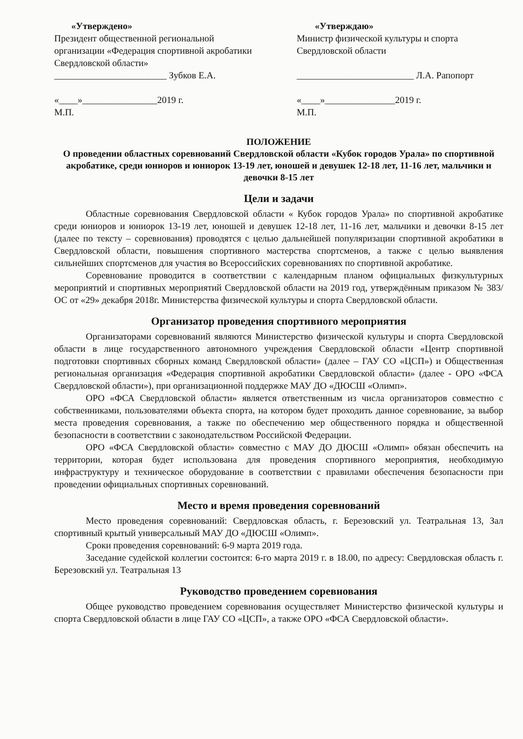«Утверждено»
Президент общественной региональной организации «Федерация спортивной акробатики Свердловской области»
________________________ Зубков Е.А.
«____»________________2019 г.
М.П.
«Утверждаю»
Министр физической культуры и спорта Свердловской области
_________________________ Л.А. Рапопорт
«____»_______________2019 г.
М.П.
ПОЛОЖЕНИЕ
О проведении областных соревнований Свердловской области «Кубок городов Урала» по спортивной акробатике, среди юниоров и юниорок 13-19 лет, юношей и девушек 12-18 лет, 11-16 лет, мальчики и девочки 8-15 лет
Цели и задачи
Областные соревнования Свердловской области « Кубок городов Урала» по спортивной акробатике среди юниоров и юниорок 13-19 лет, юношей и девушек 12-18 лет, 11-16 лет, мальчики и девочки 8-15 лет (далее по тексту – соревнования) проводятся с целью дальнейшей популяризации спортивной акробатики в Свердловской области, повышения спортивного мастерства спортсменов, а также с целью выявления сильнейших спортсменов для участия во Всероссийских соревнованиях по спортивной акробатике.
Соревнование проводится в соответствии с календарным планом официальных физкультурных мероприятий и спортивных мероприятий Свердловской области на 2019 год, утверждённым приказом № 383/ОС от «29» декабря 2018г. Министерства физической культуры и спорта Свердловской области.
Организатор проведения спортивного мероприятия
Организаторами соревнований являются Министерство физической культуры и спорта Свердловской области в лице государственного автономного учреждения Свердловской области «Центр спортивной подготовки спортивных сборных команд Свердловской области» (далее – ГАУ СО «ЦСП») и Общественная региональная организация «Федерация спортивной акробатики Свердловской области» (далее - ОРО «ФСА Свердловской области»), при организационной поддержке МАУ ДО «ДЮСШ «Олимп».
ОРО «ФСА Свердловской области» является ответственным из числа организаторов совместно с собственниками, пользователями объекта спорта, на котором будет проходить данное соревнование, за выбор места проведения соревнования, а также по обеспечению мер общественного порядка и общественной безопасности в соответствии с законодательством Российской Федерации.
ОРО «ФСА Свердловской области» совместно с МАУ ДО ДЮСШ «Олимп» обязан обеспечить на территории, которая будет использована для проведения спортивного мероприятия, необходимую инфраструктуру и техническое оборудование в соответствии с правилами обеспечения безопасности при проведении официальных спортивных соревнований.
Место и время проведения соревнований
Место проведения соревнований: Свердловская область, г. Березовский ул. Театральная 13, Зал спортивный крытый универсальный МАУ ДО «ДЮСШ «Олимп».
Сроки проведения соревнований: 6-9 марта 2019 года.
Заседание судейской коллегии состоится: 6-го марта 2019 г. в 18.00, по адресу: Свердловская область г. Березовский ул. Театральная 13
Руководство проведением соревнования
Общее руководство проведением соревнования осуществляет Министерство физической культуры и спорта Свердловской области в лице ГАУ СО «ЦСП», а также ОРО «ФСА Свердловской области».